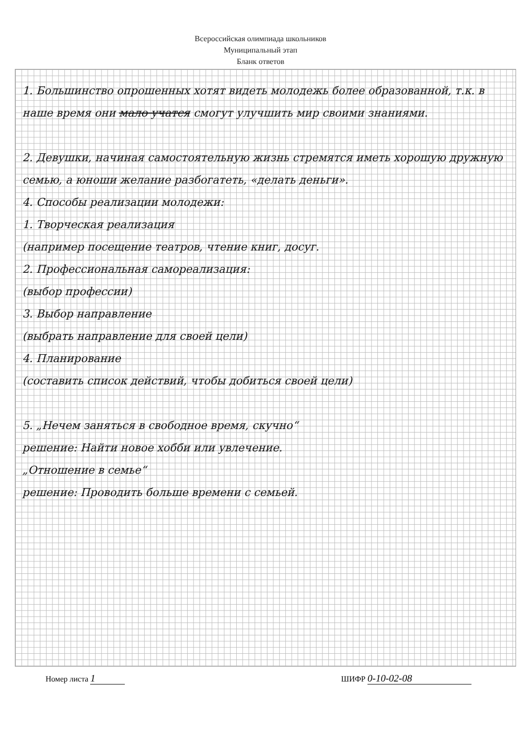Всероссийская олимпиада школьников
Муниципальный этап
Бланк ответов
1. Большинство опрошенных хотят видеть молодежь более образованной, т.к. в наше время они мало учатся смогут улучшить мир своими знаниями.
2. Девушки, начиная самостоятельную жизнь стремятся иметь хорошую дружную семью, а юноши желание разбогатеть, «делать деньги».
4. Способы реализации молодежи:
1. Творческая реализация
(например посещение театров, чтение книг, досуг.
2. Профессиональная самореализация:
(выбор профессии)
3. Выбор направление
(выбрать направление для своей цели)
4. Планирование
(составить список действий, чтобы добиться своей цели)
5. „Нечем заняться в свободное время, скучно“
решение: Найти новое хобби или увлечение.
„Отношение в семье“
решение: Проводить больше времени с семьей.
Номер листа 1 ШИФР 0-10-02-08